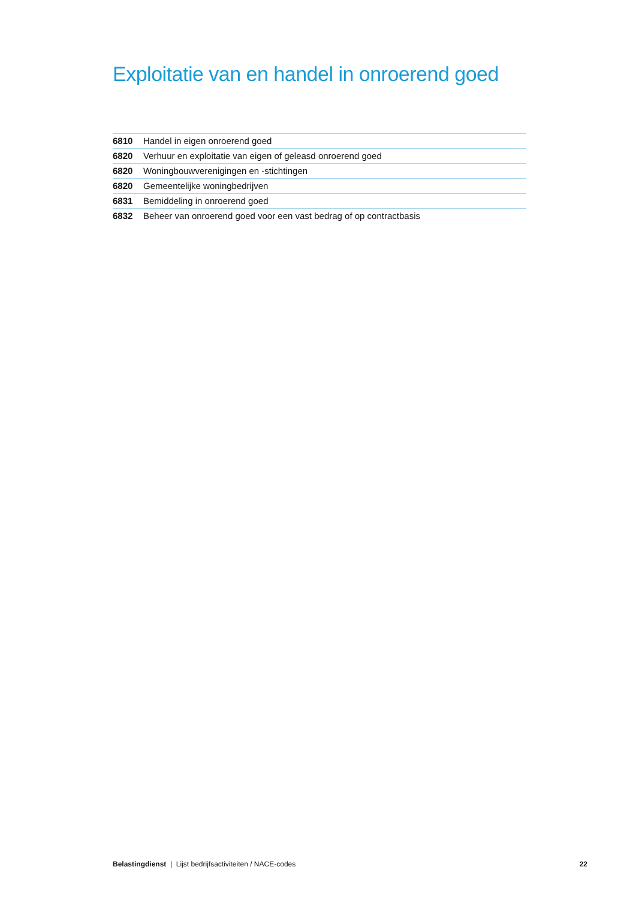Exploitatie van en handel in onroerend goed
| 6810 | Handel in eigen onroerend goed |
| 6820 | Verhuur en exploitatie van eigen of geleasd onroerend goed |
| 6820 | Woningbouwverenigingen en -stichtingen |
| 6820 | Gemeentelijke woningbedrijven |
| 6831 | Bemiddeling in onroerend goed |
| 6832 | Beheer van onroerend goed voor een vast bedrag of op contractbasis |
Belastingdienst | Lijst bedrijfsactiviteiten / NACE-codes 22